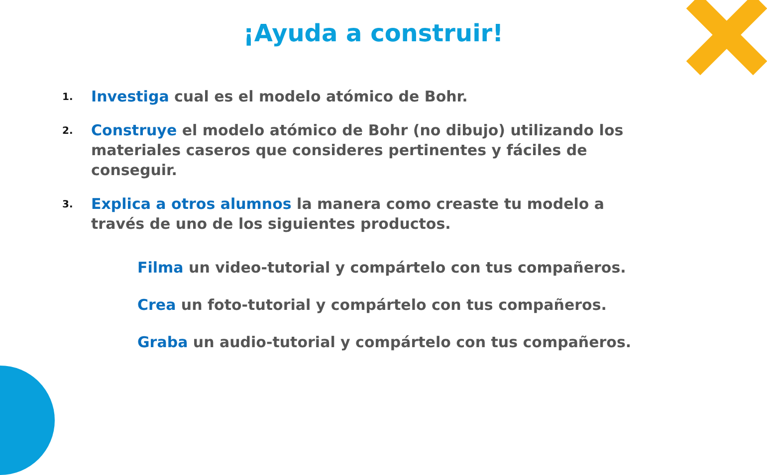¡Ayuda a construir!
1. Investiga cual es el modelo atómico de Bohr.
2. Construye el modelo atómico de Bohr (no dibujo) utilizando los materiales caseros que consideres pertinentes y fáciles de conseguir.
3. Explica a otros alumnos la manera como creaste tu modelo a través de uno de los siguientes productos.
Filma un video-tutorial y compártelo con tus compañeros.
Crea un foto-tutorial y compártelo con tus compañeros.
Graba un audio-tutorial y compártelo con tus compañeros.